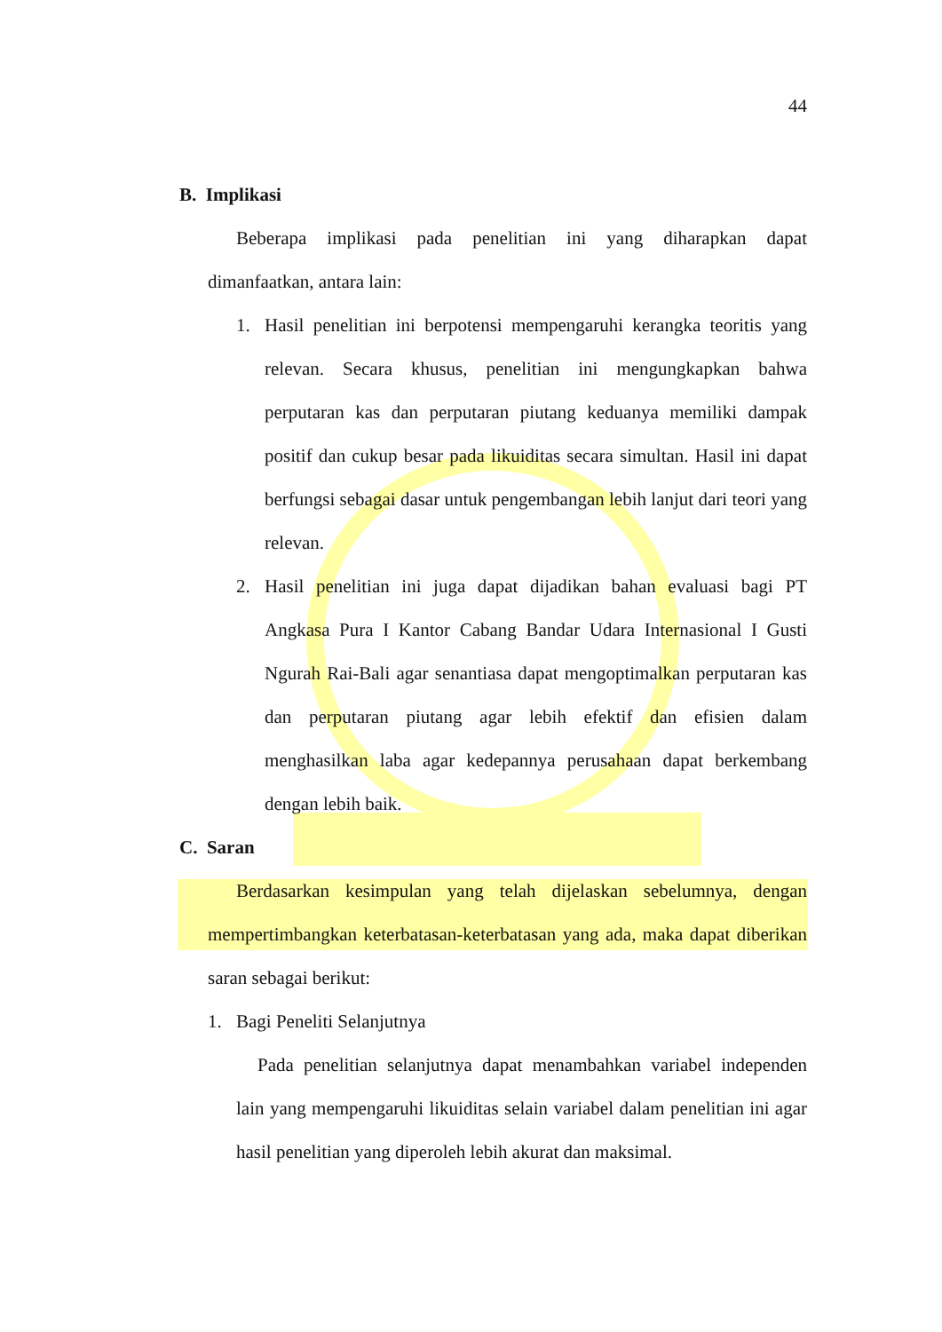44
B. Implikasi
Beberapa implikasi pada penelitian ini yang diharapkan dapat dimanfaatkan, antara lain:
1. Hasil penelitian ini berpotensi mempengaruhi kerangka teoritis yang relevan. Secara khusus, penelitian ini mengungkapkan bahwa perputaran kas dan perputaran piutang keduanya memiliki dampak positif dan cukup besar pada likuiditas secara simultan. Hasil ini dapat berfungsi sebagai dasar untuk pengembangan lebih lanjut dari teori yang relevan.
2. Hasil penelitian ini juga dapat dijadikan bahan evaluasi bagi PT Angkasa Pura I Kantor Cabang Bandar Udara Internasional I Gusti Ngurah Rai-Bali agar senantiasa dapat mengoptimalkan perputaran kas dan perputaran piutang agar lebih efektif dan efisien dalam menghasilkan laba agar kedepannya perusahaan dapat berkembang dengan lebih baik.
C. Saran
Berdasarkan kesimpulan yang telah dijelaskan sebelumnya, dengan mempertimbangkan keterbatasan-keterbatasan yang ada, maka dapat diberikan saran sebagai berikut:
1. Bagi Peneliti Selanjutnya
Pada penelitian selanjutnya dapat menambahkan variabel independen lain yang mempengaruhi likuiditas selain variabel dalam penelitian ini agar hasil penelitian yang diperoleh lebih akurat dan maksimal.